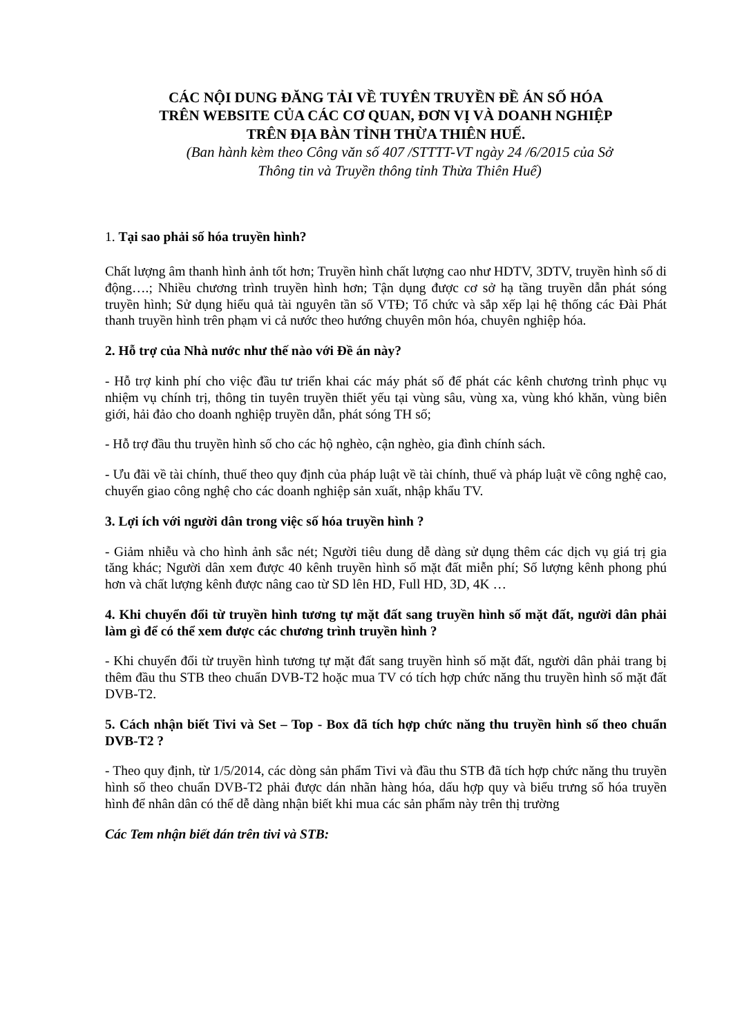CÁC NỘI DUNG ĐĂNG TẢI VỀ TUYÊN TRUYỀN ĐỀ ÁN SỐ HÓA
TRÊN WEBSITE CỦA CÁC CƠ QUAN, ĐƠN VỊ VÀ DOANH NGHIỆP
TRÊN ĐỊA BÀN TỈNH THỪA THIÊN HUẾ.
(Ban hành kèm theo Công văn số 407 /STTTT-VT ngày 24 /6/2015 của Sở
Thông tin và Truyền thông tỉnh Thừa Thiên Huế)
1. Tại sao phải số hóa truyền hình?
Chất lượng âm thanh hình ảnh tốt hơn; Truyền hình chất lượng cao như HDTV, 3DTV, truyền hình số di động….; Nhiều chương trình truyền hình hơn; Tận dụng được cơ sở hạ tầng truyền dẫn phát sóng truyền hình; Sử dụng hiểu quả tài nguyên tần số VTĐ; Tổ chức và sắp xếp lại hệ thống các Đài Phát thanh truyền hình trên phạm vi cả nước theo hướng chuyên môn hóa, chuyên nghiệp hóa.
2. Hỗ trợ của Nhà nước như thế nào với Đề án này?
- Hỗ trợ kinh phí cho việc đầu tư triển khai các máy phát số để phát các kênh chương trình phục vụ nhiệm vụ chính trị, thông tin tuyên truyền thiết yếu tại vùng sâu, vùng xa, vùng khó khăn, vùng biên giới, hải đảo cho doanh nghiệp truyền dẫn, phát sóng TH số;
- Hỗ trợ đầu thu truyền hình số cho các hộ nghèo, cận nghèo, gia đình chính sách.
- Ưu đãi về tài chính, thuế theo quy định của pháp luật về tài chính, thuế và pháp luật về công nghệ cao, chuyển giao công nghệ cho các doanh nghiệp sản xuất, nhập khẩu TV.
3. Lợi ích với người dân trong việc số hóa truyền hình ?
- Giảm nhiễu và cho hình ảnh sắc nét; Người tiêu dung dễ dàng sử dụng thêm các dịch vụ giá trị gia tăng khác; Người dân xem được 40 kênh truyền hình số mặt đất miễn phí; Số lượng kênh phong phú hơn và chất lượng kênh được nâng cao từ SD lên HD, Full HD, 3D, 4K …
4. Khi chuyển đổi từ truyền hình tương tự mặt đất sang truyền hình số mặt đất, người dân phải làm gì để có thể xem được các chương trình truyền hình ?
- Khi chuyển đổi từ truyền hình tương tự mặt đất sang truyền hình số mặt đất, người dân phải trang bị thêm đầu thu STB theo chuẩn DVB-T2 hoặc mua TV có tích hợp chức năng thu truyền hình số mặt đất DVB-T2.
5. Cách nhận biết Tivi và Set – Top - Box đã tích hợp chức năng thu truyền hình số theo chuẩn DVB-T2 ?
- Theo quy định, từ 1/5/2014, các dòng sản phẩm Tivi và đầu thu STB đã tích hợp chức năng thu truyền hình số theo chuẩn DVB-T2 phải được dán nhãn hàng hóa, dấu hợp quy và biểu trưng số hóa truyền hình để nhân dân có thể dễ dàng nhận biết khi mua các sản phẩm này trên thị trường
Các Tem nhận biết dán trên tivi và STB: